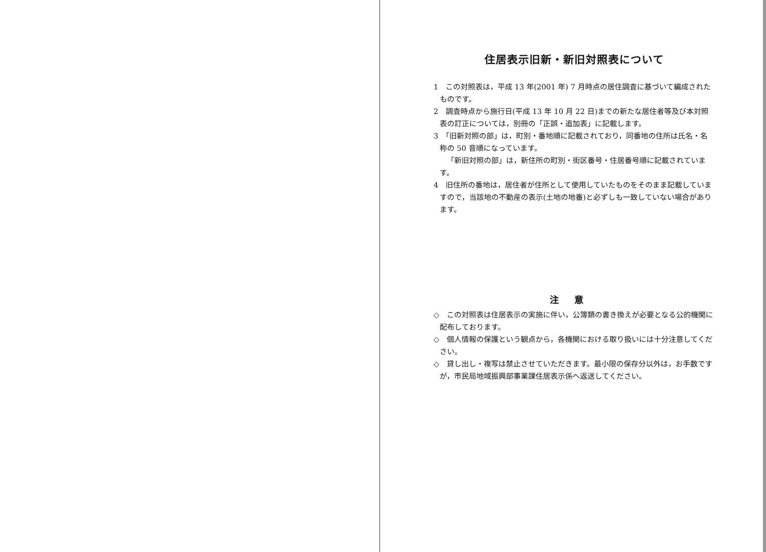住居表示旧新・新旧対照表について
1　この対照表は，平成 13 年(2001 年) 7 月時点の居住調査に基づいて編成されたものです。
2　調査時点から施行日(平成 13 年 10 月 22 日)までの新たな居住者等及び本対照表の訂正については，別冊の「正誤・追加表」に記載します。
3　「旧新対照の部」は，町別・番地順に記載されており，同番地の住所は氏名・名称の 50 音順になっています。
「新旧対照の部」は，新住所の町別・街区番号・住居番号順に記載されています。
4　旧住所の番地は，居住者が住所として使用していたものをそのまま記載していますので，当該地の不動産の表示(土地の地番)と必ずしも一致していない場合があります。
注意
◇　この対照表は住居表示の実施に伴い，公簿類の書き換えが必要となる公的機関に配布しております。
◇　個人情報の保護という観点から，各機関における取り扱いには十分注意してください。
◇　貸し出し・複写は禁止させていただきます。最小限の保存分以外は，お手数ですが，市民局地域振興部事業課住居表示係へ返送してください。